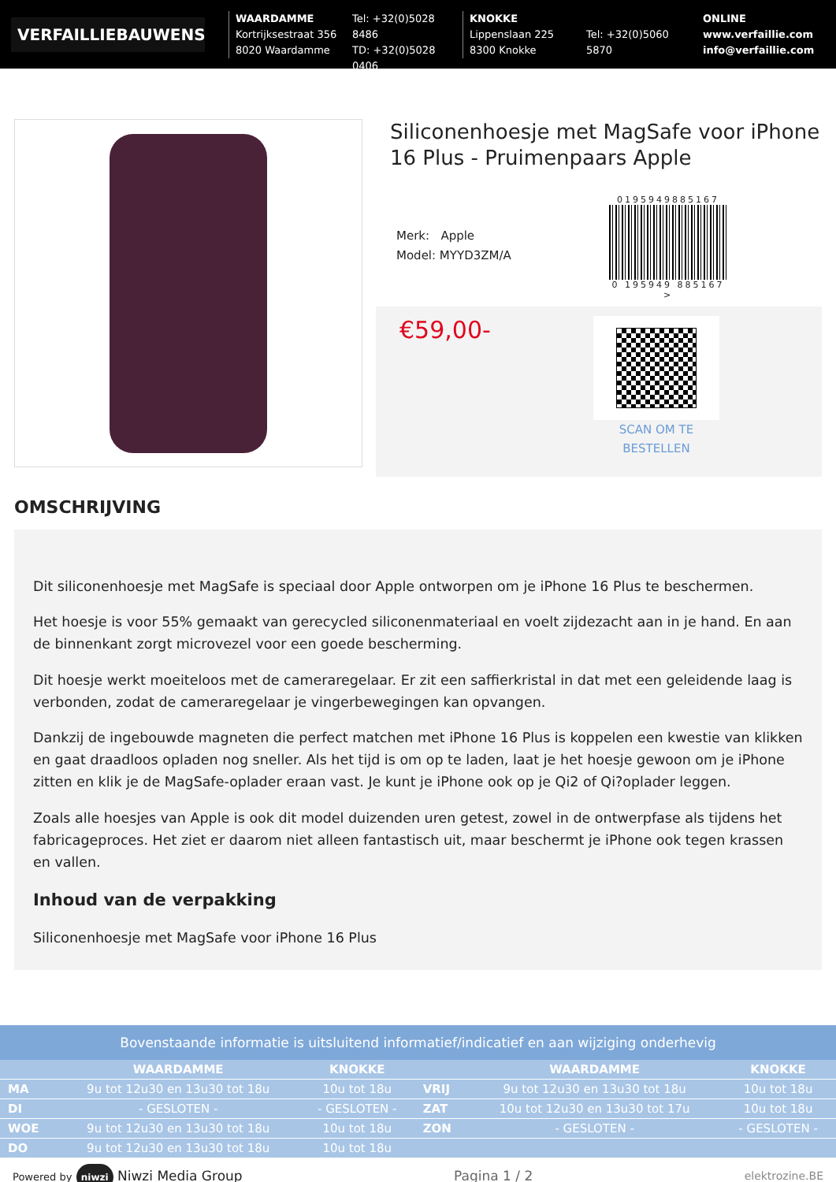VERFAILLIEBAUWENS
WAARDAMME
Kortrijksestraat 356
8020 Waardamme
Tel: +32(0)5028 8486
TD: +32(0)5028 0406
KNOKKE
Lippenslaan 225
8300 Knokke
Tel: +32(0)5060 5870
ONLINE
www.verfaillie.com
info@verfaillie.com
Siliconenhoesje met MagSafe voor iPhone 16 Plus - Pruimenpaars Apple
Merk: Apple
Model: MYYD3ZM/A
0195949885167
0 195949 885167 >
€59,00-
SCAN OM TE
BESTELLEN
OMSCHRIJVING
Dit siliconenhoesje met MagSafe is speciaal door Apple ontworpen om je iPhone 16 Plus te beschermen.
Het hoesje is voor 55% gemaakt van gerecycled siliconenmateriaal en voelt zijdezacht aan in je hand. En aan de binnenkant zorgt microvezel voor een goede bescherming.
Dit hoesje werkt moeiteloos met de cameraregelaar. Er zit een saffierkristal in dat met een geleidende laag is verbonden, zodat de cameraregelaar je vingerbewegingen kan opvangen.
Dankzij de ingebouwde magneten die perfect matchen met iPhone 16 Plus is koppelen een kwestie van klikken en gaat draadloos opladen nog sneller. Als het tijd is om op te laden, laat je het hoesje gewoon om je iPhone zitten en klik je de MagSafe-oplader eraan vast. Je kunt je iPhone ook op je Qi2 of Qi?oplader leggen.
Zoals alle hoesjes van Apple is ook dit model duizenden uren getest, zowel in de ontwerpfase als tijdens het fabricageproces. Het ziet er daarom niet alleen fantastisch uit, maar beschermt je iPhone ook tegen krassen en vallen.
Inhoud van de verpakking
Siliconenhoesje met MagSafe voor iPhone 16 Plus
Bovenstaande informatie is uitsluitend informatief/indicatief en aan wijziging onderhevig
| | WAARDAMME | KNOKKE | | WAARDAMME | KNOKKE |
| --- | --- | --- | --- | --- | --- |
| MA | 9u tot 12u30 en 13u30 tot 18u | 10u tot 18u | VRIJ | 9u tot 12u30 en 13u30 tot 18u | 10u tot 18u |
| DI | - GESLOTEN - | - GESLOTEN - | ZAT | 10u tot 12u30 en 13u30 tot 17u | 10u tot 18u |
| WOE | 9u tot 12u30 en 13u30 tot 18u | 10u tot 18u | ZON | - GESLOTEN - | - GESLOTEN - |
| DO | 9u tot 12u30 en 13u30 tot 18u | 10u tot 18u | | | |
Powered by niwzi Niwzi Media Group
Pagina 1 / 2
elektrozine.BE